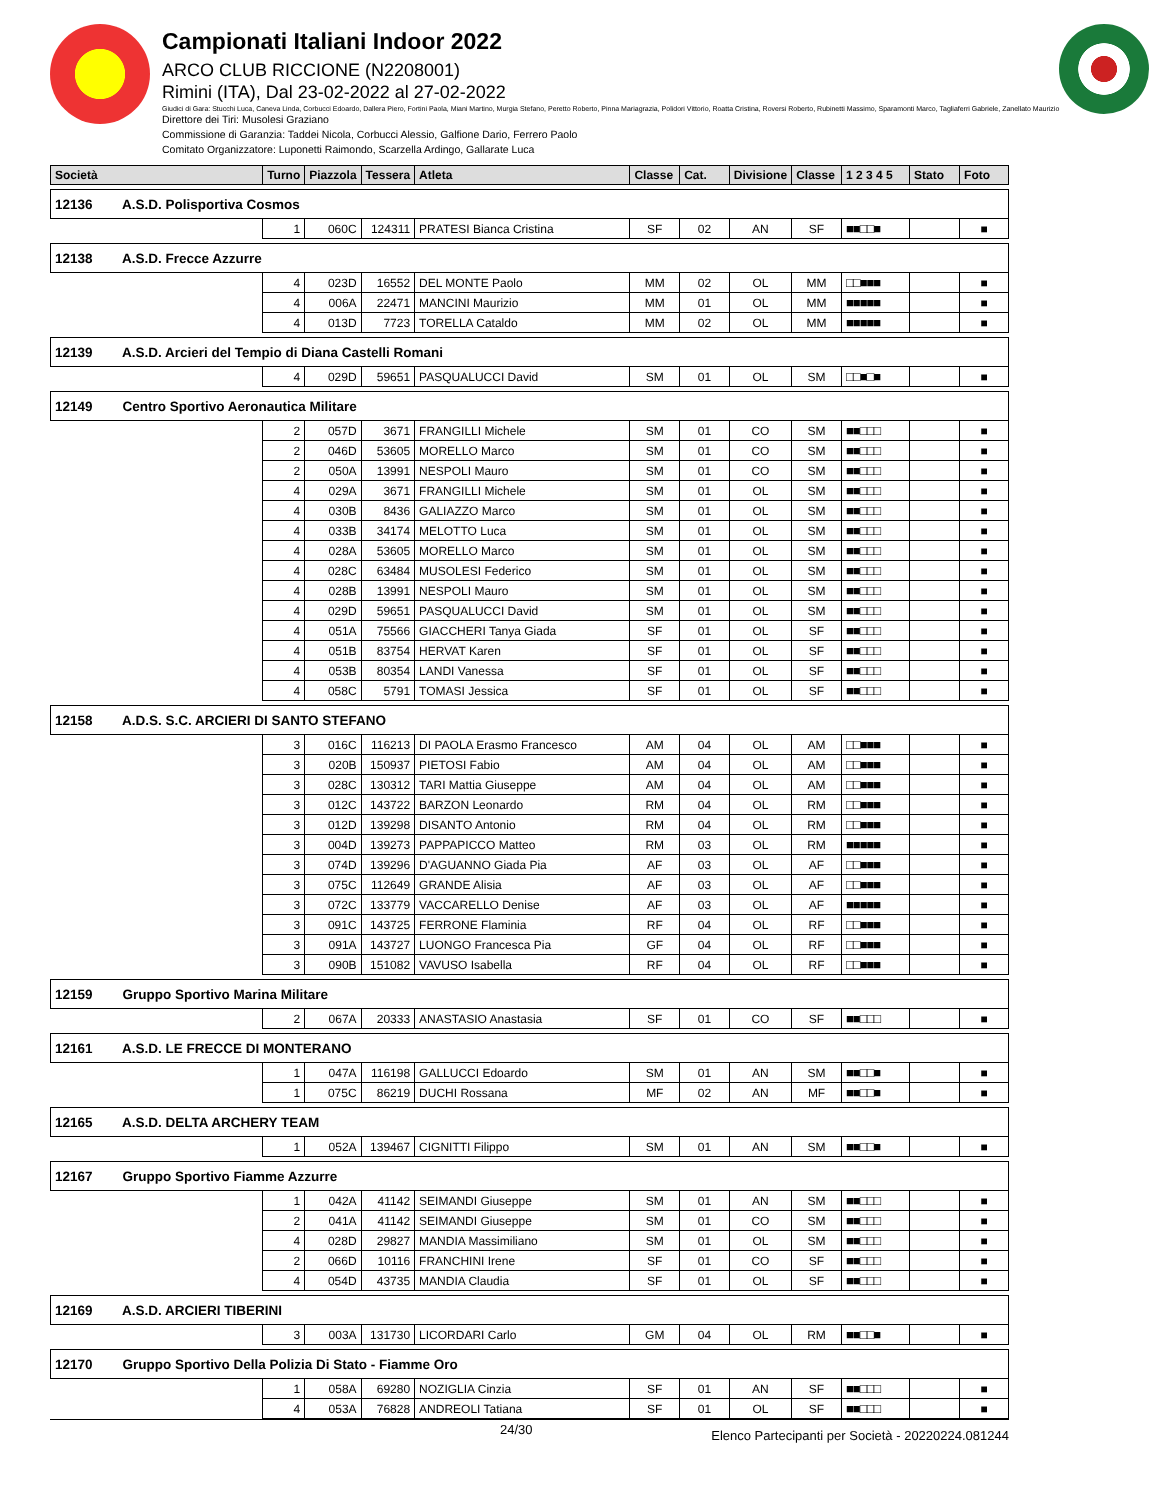Campionati Italiani Indoor 2022
ARCO CLUB RICCIONE (N2208001)
Rimini (ITA), Dal 23-02-2022 al 27-02-2022
Giudici di Gara: Stucchi Luca, Caneva Linda, Corbucci Edoardo, Dallera Piero, Fortini Paola, Miani Martino, Murgia Stefano, Peretto Roberto, Pinna Mariagrazia, Polidori Vittorio, Roatta Cristina, Roversi Roberto, Rubinetti Massimo, Sparamonti Marco, Tagliaferri Gabriele, Zanellato Maurizio
Direttore dei Tiri: Musolesi Graziano
Commissione di Garanzia: Taddei Nicola, Corbucci Alessio, Galfione Dario, Ferrero Paolo
Comitato Organizzatore: Luponetti Raimondo, Scarzella Ardingo, Gallarate Luca
| Società | Turno | Piazzola | Tessera | Atleta | Classe | Cat. | Divisione | Classe | 1 2 3 4 5 | Stato | Foto |
| --- | --- | --- | --- | --- | --- | --- | --- | --- | --- | --- | --- |
| 12136 A.S.D. Polisportiva Cosmos | | | | | | | | | | | |
| | 1 | 060C | 124311 | PRATESI Bianca Cristina | SF | 02 | AN | SF | ■■□□■ | | ■ |
| 12138 A.S.D. Frecce Azzurre | | | | | | | | | | | |
| | 4 | 023D | 16552 | DEL MONTE Paolo | MM | 02 | OL | MM | □□■■■ | | ■ |
| | 4 | 006A | 22471 | MANCINI Maurizio | MM | 01 | OL | MM | ■■■■■ | | ■ |
| | 4 | 013D | 7723 | TORELLA Cataldo | MM | 02 | OL | MM | ■■■■■ | | ■ |
| 12139 A.S.D. Arcieri del Tempio di Diana Castelli Romani | | | | | | | | | | | |
| | 4 | 029D | 59651 | PASQUALUCCI David | SM | 01 | OL | SM | □□■□■ | | ■ |
| 12149 Centro Sportivo Aeronautica Militare | | | | | | | | | | | |
| | 2 | 057D | 3671 | FRANGILLI Michele | SM | 01 | CO | SM | ■■□□□ | | ■ |
| | 2 | 046D | 53605 | MORELLO Marco | SM | 01 | CO | SM | ■■□□□ | | ■ |
| | 2 | 050A | 13991 | NESPOLI Mauro | SM | 01 | CO | SM | ■■□□□ | | ■ |
| | 4 | 029A | 3671 | FRANGILLI Michele | SM | 01 | OL | SM | ■■□□□ | | ■ |
| | 4 | 030B | 8436 | GALIAZZO Marco | SM | 01 | OL | SM | ■■□□□ | | ■ |
| | 4 | 033B | 34174 | MELOTTO Luca | SM | 01 | OL | SM | ■■□□□ | | ■ |
| | 4 | 028A | 53605 | MORELLO Marco | SM | 01 | OL | SM | ■■□□□ | | ■ |
| | 4 | 028C | 63484 | MUSOLESI Federico | SM | 01 | OL | SM | ■■□□□ | | ■ |
| | 4 | 028B | 13991 | NESPOLI Mauro | SM | 01 | OL | SM | ■■□□□ | | ■ |
| | 4 | 029D | 59651 | PASQUALUCCI David | SM | 01 | OL | SM | ■■□□□ | | ■ |
| | 4 | 051A | 75566 | GIACCHERI Tanya Giada | SF | 01 | OL | SF | ■■□□□ | | ■ |
| | 4 | 051B | 83754 | HERVAT Karen | SF | 01 | OL | SF | ■■□□□ | | ■ |
| | 4 | 053B | 80354 | LANDI Vanessa | SF | 01 | OL | SF | ■■□□□ | | ■ |
| | 4 | 058C | 5791 | TOMASI Jessica | SF | 01 | OL | SF | ■■□□□ | | ■ |
| 12158 A.D.S. S.C. ARCIERI DI SANTO STEFANO | | | | | | | | | | | |
| | 3 | 016C | 116213 | DI PAOLA Erasmo Francesco | AM | 04 | OL | AM | □□■■■ | | ■ |
| | 3 | 020B | 150937 | PIETOSI Fabio | AM | 04 | OL | AM | □□■■■ | | ■ |
| | 3 | 028C | 130312 | TARI Mattia Giuseppe | AM | 04 | OL | AM | □□■■■ | | ■ |
| | 3 | 012C | 143722 | BARZON Leonardo | RM | 04 | OL | RM | □□■■■ | | ■ |
| | 3 | 012D | 139298 | DISANTO Antonio | RM | 04 | OL | RM | □□■■■ | | ■ |
| | 3 | 004D | 139273 | PAPPAPICCO Matteo | RM | 03 | OL | RM | ■■■■■ | | ■ |
| | 3 | 074D | 139296 | D'AGUANNO Giada Pia | AF | 03 | OL | AF | □□■■■ | | ■ |
| | 3 | 075C | 112649 | GRANDE Alisia | AF | 03 | OL | AF | □□■■■ | | ■ |
| | 3 | 072C | 133779 | VACCARELLO Denise | AF | 03 | OL | AF | ■■■■■ | | ■ |
| | 3 | 091C | 143725 | FERRONE Flaminia | RF | 04 | OL | RF | □□■■■ | | ■ |
| | 3 | 091A | 143727 | LUONGO Francesca Pia | GF | 04 | OL | RF | □□■■■ | | ■ |
| | 3 | 090B | 151082 | VAVUSO Isabella | RF | 04 | OL | RF | □□■■■ | | ■ |
| 12159 Gruppo Sportivo Marina Militare | | | | | | | | | | | |
| | 2 | 067A | 20333 | ANASTASIO Anastasia | SF | 01 | CO | SF | ■■□□□ | | ■ |
| 12161 A.S.D. LE FRECCE DI MONTERANO | | | | | | | | | | | |
| | 1 | 047A | 116198 | GALLUCCI Edoardo | SM | 01 | AN | SM | ■■□□■ | | ■ |
| | 1 | 075C | 86219 | DUCHI Rossana | MF | 02 | AN | MF | ■■□□■ | | ■ |
| 12165 A.S.D. DELTA ARCHERY TEAM | | | | | | | | | | | |
| | 1 | 052A | 139467 | CIGNITTI Filippo | SM | 01 | AN | SM | ■■□□■ | | ■ |
| 12167 Gruppo Sportivo Fiamme Azzurre | | | | | | | | | | | |
| | 1 | 042A | 41142 | SEIMANDI Giuseppe | SM | 01 | AN | SM | ■■□□□ | | ■ |
| | 2 | 041A | 41142 | SEIMANDI Giuseppe | SM | 01 | CO | SM | ■■□□□ | | ■ |
| | 4 | 028D | 29827 | MANDIA Massimiliano | SM | 01 | OL | SM | ■■□□□ | | ■ |
| | 2 | 066D | 10116 | FRANCHINI Irene | SF | 01 | CO | SF | ■■□□□ | | ■ |
| | 4 | 054D | 43735 | MANDIA Claudia | SF | 01 | OL | SF | ■■□□□ | | ■ |
| 12169 A.S.D. ARCIERI TIBERINI | | | | | | | | | | | |
| | 3 | 003A | 131730 | LICORDARI Carlo | GM | 04 | OL | RM | ■■□□■ | | ■ |
| 12170 Gruppo Sportivo Della Polizia Di Stato - Fiamme Oro | | | | | | | | | | | |
| | 1 | 058A | 69280 | NOZIGLIA Cinzia | SF | 01 | AN | SF | ■■□□□ | | ■ |
| | 4 | 053A | 76828 | ANDREOLI Tatiana | SF | 01 | OL | SF | ■■□□□ | | ■ |
24/30 Elenco Partecipanti per Società - 20220224.081244